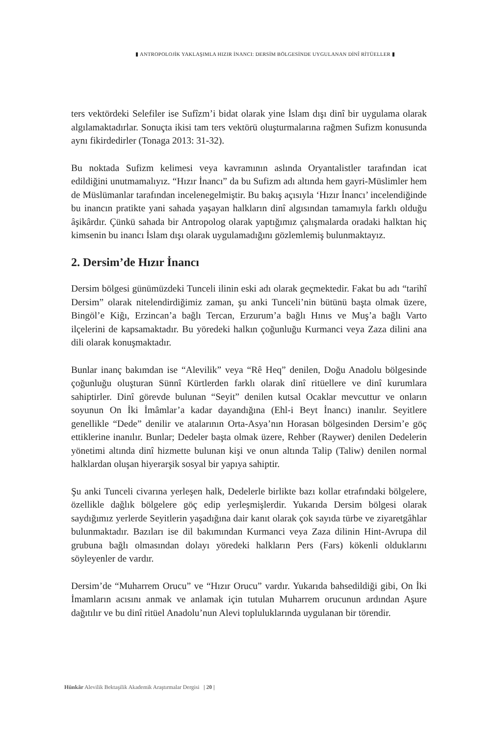▮ ANTROPOLOJİK YAKLAŞIMLA HIZIR İNANCI: DERSİM BÖLGESİNDE UYGULANAN DİNÎ RİTÜELLER ▮
ters vektördeki Selefiler ise Sufîzm’i bidat olarak yine İslam dışı dinî bir uygulama olarak algılamaktadırlar. Sonuçta ikisi tam ters vektörü oluşturmalarına rağmen Sufizm konusunda aynı fikirdedirler (Tonaga 2013: 31-32).
Bu noktada Sufizm kelimesi veya kavramının aslında Oryantalistler tarafından icat edildiğini unutmamalıyız. “Hızır İnancı” da bu Sufizm adı altında hem gayri-Müslimler hem de Müslümanlar tarafından incelenegelmiştir. Bu bakış açısıyla ‘Hızır İnancı’ incelendiğinde bu inancın pratikte yani sahada yaşayan halkların dinî algısından tamamıyla farklı olduğu âşikârdır. Çünkü sahada bir Antropolog olarak yaptığımız çalışmalarda oradaki halktan hiç kimsenin bu inancı İslam dışı olarak uygulamadığını gözlemlemiş bulunmaktayız.
2. Dersim’de Hızır İnancı
Dersim bölgesi günümüzdeki Tunceli ilinin eski adı olarak geçmektedir. Fakat bu adı “tarihî Dersim” olarak nitelendirdiğimiz zaman, şu anki Tunceli’nin bütünü başta olmak üzere, Bingöl’e Kiğı, Erzincan’a bağlı Tercan, Erzurum’a bağlı Hınıs ve Muş’a bağlı Varto ilçelerini de kapsamaktadır. Bu yöredeki halkın çoğunluğu Kurmanci veya Zaza dilini ana dili olarak konuşmaktadır.
Bunlar inanç bakımdan ise “Alevilik” veya “Rê Heq” denilen, Doğu Anadolu bölgesinde çoğunluğu oluşturan Sünnî Kürtlerden farklı olarak dinî ritüellere ve dinî kurumlara sahiptirler. Dinî görevde bulunan “Seyit” denilen kutsal Ocaklar mevcuttur ve onların soyunun On İki İmâmlar’a kadar dayandığına (Ehl-i Beyt İnancı) inanılır. Seyitlere genellikle “Dede” denilir ve atalarının Orta-Asya’nın Horasan bölgesinden Dersim’e göç ettiklerine inanılır. Bunlar; Dedeler başta olmak üzere, Rehber (Raywer) denilen Dedelerin yönetimi altında dinî hizmette bulunan kişi ve onun altında Talip (Taliw) denilen normal halklardan oluşan hiyerarşik sosyal bir yapıya sahiptir.
Şu anki Tunceli civarına yerleşen halk, Dedelerle birlikte bazı kollar etrafındaki bölgelere, özellikle dağlık bölgelere göç edip yerleşmişlerdir. Yukarıda Dersim bölgesi olarak saydığımız yerlerde Seyitlerin yaşadığına dair kanıt olarak çok sayıda türbe ve ziyaretgâhlar bulunmaktadır. Bazıları ise dil bakımından Kurmanci veya Zaza dilinin Hint-Avrupa dil grubuna bağlı olmasından dolayı yöredeki halkların Pers (Fars) kökenli olduklarını söyleyenler de vardır.
Dersim’de “Muharrem Orucu” ve “Hızır Orucu” vardır. Yukarıda bahsedildiği gibi, On İki İmamların acısını anmak ve anlamak için tutulan Muharrem orucunun ardından Aşure dağıtılır ve bu dinî ritüel Anadolu’nun Alevi topluluklarında uygulanan bir törendir.
Hünkâr Alevilik Bektaşilik Akademik Araştırmalar Dergisi | 20 |